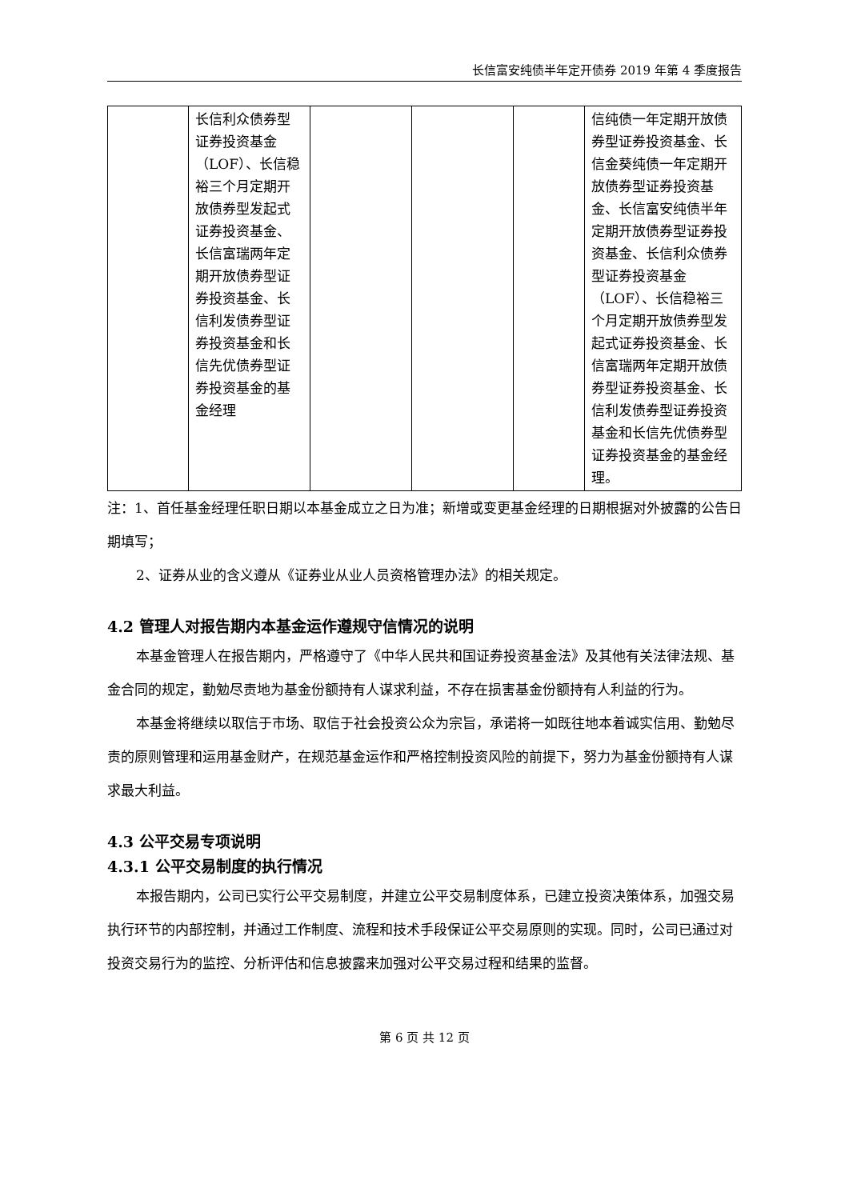长信富安纯债半年定开债券 2019 年第 4 季度报告
| | 长信利众债券型证券投资基金（LOF）、长信稳裕三个月定期开放债券型发起式证券投资基金、长信富瑞两年定期开放债券型证券投资基金、长信利发债券型证券投资基金和长信先优债券型证券投资基金的基金经理 | | | | 信纯债一年定期开放债券型证券投资基金、长信金葵纯债一年定期开放债券型证券投资基金、长信富安纯债半年定期开放债券型证券投资基金、长信利众债券型证券投资基金（LOF）、长信稳裕三个月定期开放债券型发起式证券投资基金、长信富瑞两年定期开放债券型证券投资基金、长信利发债券型证券投资基金和长信先优债券型证券投资基金的基金经理。 |
注：1、首任基金经理任职日期以本基金成立之日为准；新增或变更基金经理的日期根据对外披露的公告日期填写；
2、证券从业的含义遵从《证券业从业人员资格管理办法》的相关规定。
4.2 管理人对报告期内本基金运作遵规守信情况的说明
本基金管理人在报告期内，严格遵守了《中华人民共和国证券投资基金法》及其他有关法律法规、基金合同的规定，勤勉尽责地为基金份额持有人谋求利益，不存在损害基金份额持有人利益的行为。
本基金将继续以取信于市场、取信于社会投资公众为宗旨，承诺将一如既往地本着诚实信用、勤勉尽责的原则管理和运用基金财产，在规范基金运作和严格控制投资风险的前提下，努力为基金份额持有人谋求最大利益。
4.3 公平交易专项说明
4.3.1 公平交易制度的执行情况
本报告期内，公司已实行公平交易制度，并建立公平交易制度体系，已建立投资决策体系，加强交易执行环节的内部控制，并通过工作制度、流程和技术手段保证公平交易原则的实现。同时，公司已通过对投资交易行为的监控、分析评估和信息披露来加强对公平交易过程和结果的监督。
第 6 页 共 12 页